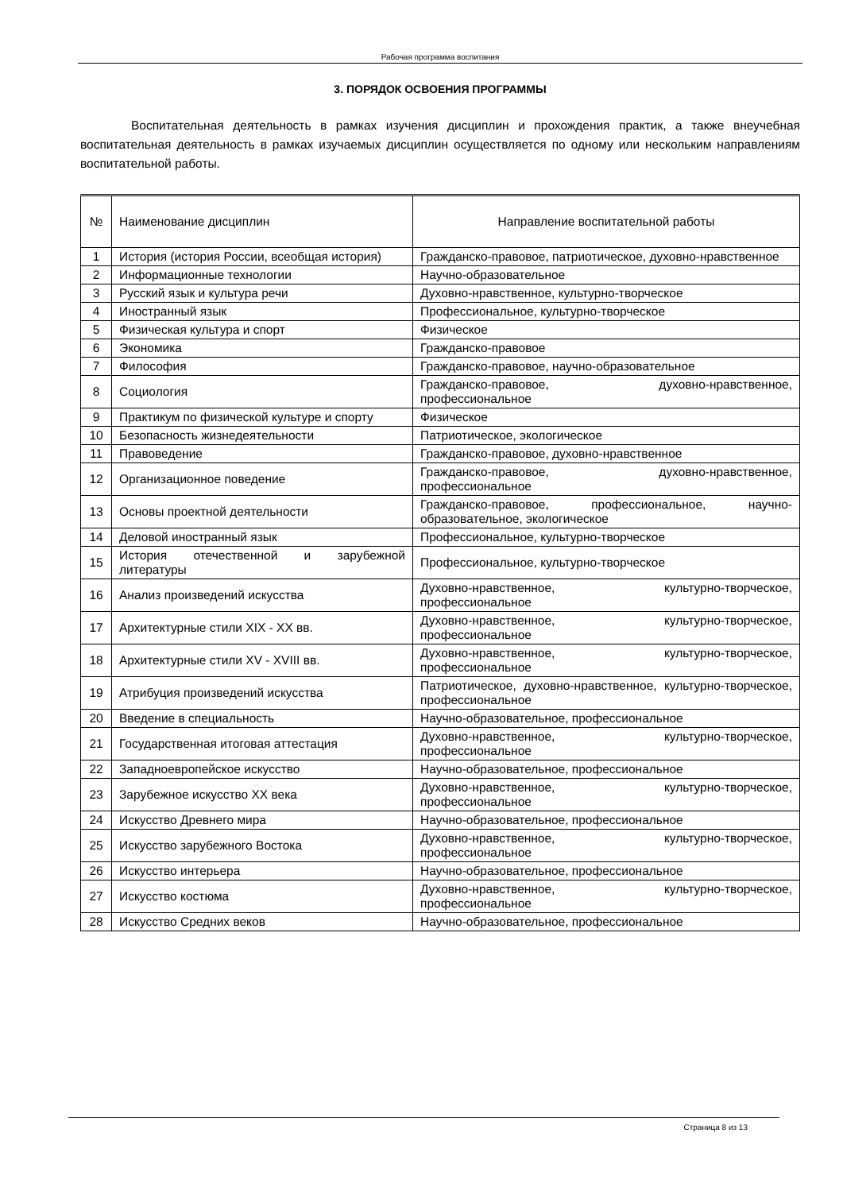Рабочая программа воспитания
3. ПОРЯДОК ОСВОЕНИЯ ПРОГРАММЫ
Воспитательная деятельность в рамках изучения дисциплин и прохождения практик, а также внеучебная воспитательная деятельность в рамках изучаемых дисциплин осуществляется по одному или нескольким направлениям воспитательной работы.
| № | Наименование дисциплин | Направление воспитательной работы |
| --- | --- | --- |
| 1 | История (история России, всеобщая история) | Гражданско-правовое, патриотическое, духовно-нравственное |
| 2 | Информационные технологии | Научно-образовательное |
| 3 | Русский язык и культура речи | Духовно-нравственное, культурно-творческое |
| 4 | Иностранный язык | Профессиональное, культурно-творческое |
| 5 | Физическая культура и спорт | Физическое |
| 6 | Экономика | Гражданско-правовое |
| 7 | Философия | Гражданско-правовое, научно-образовательное |
| 8 | Социология | Гражданско-правовое, духовно-нравственное, профессиональное |
| 9 | Практикум по физической культуре и спорту | Физическое |
| 10 | Безопасность жизнедеятельности | Патриотическое, экологическое |
| 11 | Правоведение | Гражданско-правовое, духовно-нравственное |
| 12 | Организационное поведение | Гражданско-правовое, духовно-нравственное, профессиональное |
| 13 | Основы проектной деятельности | Гражданско-правовое, профессиональное, научно-образовательное, экологическое |
| 14 | Деловой иностранный язык | Профессиональное, культурно-творческое |
| 15 | История отечественной и зарубежной литературы | Профессиональное, культурно-творческое |
| 16 | Анализ произведений искусства | Духовно-нравственное, культурно-творческое, профессиональное |
| 17 | Архитектурные стили XIX - XX вв. | Духовно-нравственное, культурно-творческое, профессиональное |
| 18 | Архитектурные стили XV - XVIII вв. | Духовно-нравственное, культурно-творческое, профессиональное |
| 19 | Атрибуция произведений искусства | Патриотическое, духовно-нравственное, культурно-творческое, профессиональное |
| 20 | Введение в специальность | Научно-образовательное, профессиональное |
| 21 | Государственная итоговая аттестация | Духовно-нравственное, культурно-творческое, профессиональное |
| 22 | Западноевропейское искусство | Научно-образовательное, профессиональное |
| 23 | Зарубежное искусство XX века | Духовно-нравственное, культурно-творческое, профессиональное |
| 24 | Искусство Древнего мира | Научно-образовательное, профессиональное |
| 25 | Искусство зарубежного Востока | Духовно-нравственное, культурно-творческое, профессиональное |
| 26 | Искусство интерьера | Научно-образовательное, профессиональное |
| 27 | Искусство костюма | Духовно-нравственное, культурно-творческое, профессиональное |
| 28 | Искусство Средних веков | Научно-образовательное, профессиональное |
Страница 8 из 13